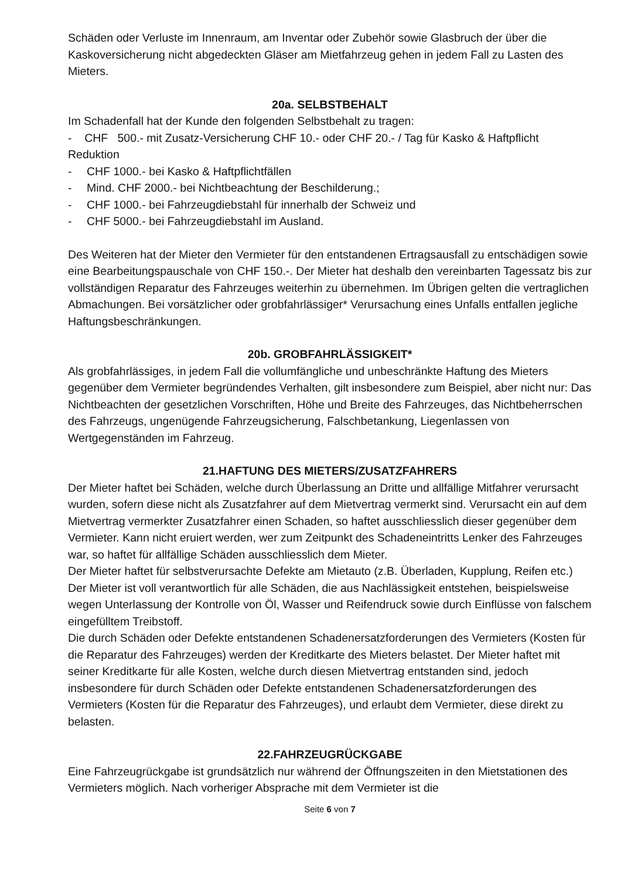Schäden oder Verluste im Innenraum, am Inventar oder Zubehör sowie Glasbruch der über die Kaskoversicherung nicht abgedeckten Gläser am Mietfahrzeug gehen in jedem Fall zu Lasten des Mieters.
20a. SELBSTBEHALT
Im Schadenfall hat der Kunde den folgenden Selbstbehalt zu tragen:
- CHF 500.- mit Zusatz-Versicherung CHF 10.- oder CHF 20.- / Tag für Kasko & Haftpflicht Reduktion
- CHF 1000.- bei Kasko & Haftpflichtfällen
- Mind. CHF 2000.- bei Nichtbeachtung der Beschilderung.;
- CHF 1000.- bei Fahrzeugdiebstahl für innerhalb der Schweiz und
- CHF 5000.- bei Fahrzeugdiebstahl im Ausland.
Des Weiteren hat der Mieter den Vermieter für den entstandenen Ertragsausfall zu entschädigen sowie eine Bearbeitungspauschale von CHF 150.-. Der Mieter hat deshalb den vereinbarten Tagessatz bis zur vollständigen Reparatur des Fahrzeuges weiterhin zu übernehmen. Im Übrigen gelten die vertraglichen Abmachungen. Bei vorsätzlicher oder grobfahrlässiger* Verursachung eines Unfalls entfallen jegliche Haftungsbeschränkungen.
20b. GROBFAHRLÄSSIGKEIT*
Als grobfahrlässiges, in jedem Fall die vollumfängliche und unbeschränkte Haftung des Mieters gegenüber dem Vermieter begründendes Verhalten, gilt insbesondere zum Beispiel, aber nicht nur: Das Nichtbeachten der gesetzlichen Vorschriften, Höhe und Breite des Fahrzeuges, das Nichtbeherrschen des Fahrzeugs, ungenügende Fahrzeugsicherung, Falschbetankung, Liegenlassen von Wertgegenständen im Fahrzeug.
21.HAFTUNG DES MIETERS/ZUSATZFAHRERS
Der Mieter haftet bei Schäden, welche durch Überlassung an Dritte und allfällige Mitfahrer verursacht wurden, sofern diese nicht als Zusatzfahrer auf dem Mietvertrag vermerkt sind. Verursacht ein auf dem Mietvertrag vermerkter Zusatzfahrer einen Schaden, so haftet ausschliesslich dieser gegenüber dem Vermieter. Kann nicht eruiert werden, wer zum Zeitpunkt des Schadeneintritts Lenker des Fahrzeuges war, so haftet für allfällige Schäden ausschliesslich dem Mieter.
Der Mieter haftet für selbstverursachte Defekte am Mietauto (z.B. Überladen, Kupplung, Reifen etc.)
Der Mieter ist voll verantwortlich für alle Schäden, die aus Nachlässigkeit entstehen, beispielsweise wegen Unterlassung der Kontrolle von Öl, Wasser und Reifendruck sowie durch Einflüsse von falschem eingefülltem Treibstoff.
Die durch Schäden oder Defekte entstandenen Schadenersatzforderungen des Vermieters (Kosten für die Reparatur des Fahrzeuges) werden der Kreditkarte des Mieters belastet. Der Mieter haftet mit seiner Kreditkarte für alle Kosten, welche durch diesen Mietvertrag entstanden sind, jedoch insbesondere für durch Schäden oder Defekte entstandenen Schadenersatzforderungen des Vermieters (Kosten für die Reparatur des Fahrzeuges), und erlaubt dem Vermieter, diese direkt zu belasten.
22.FAHRZEUGRÜCKGABE
Eine Fahrzeugrückgabe ist grundsätzlich nur während der Öffnungszeiten in den Mietstationen des Vermieters möglich. Nach vorheriger Absprache mit dem Vermieter ist die
Seite 6 von 7